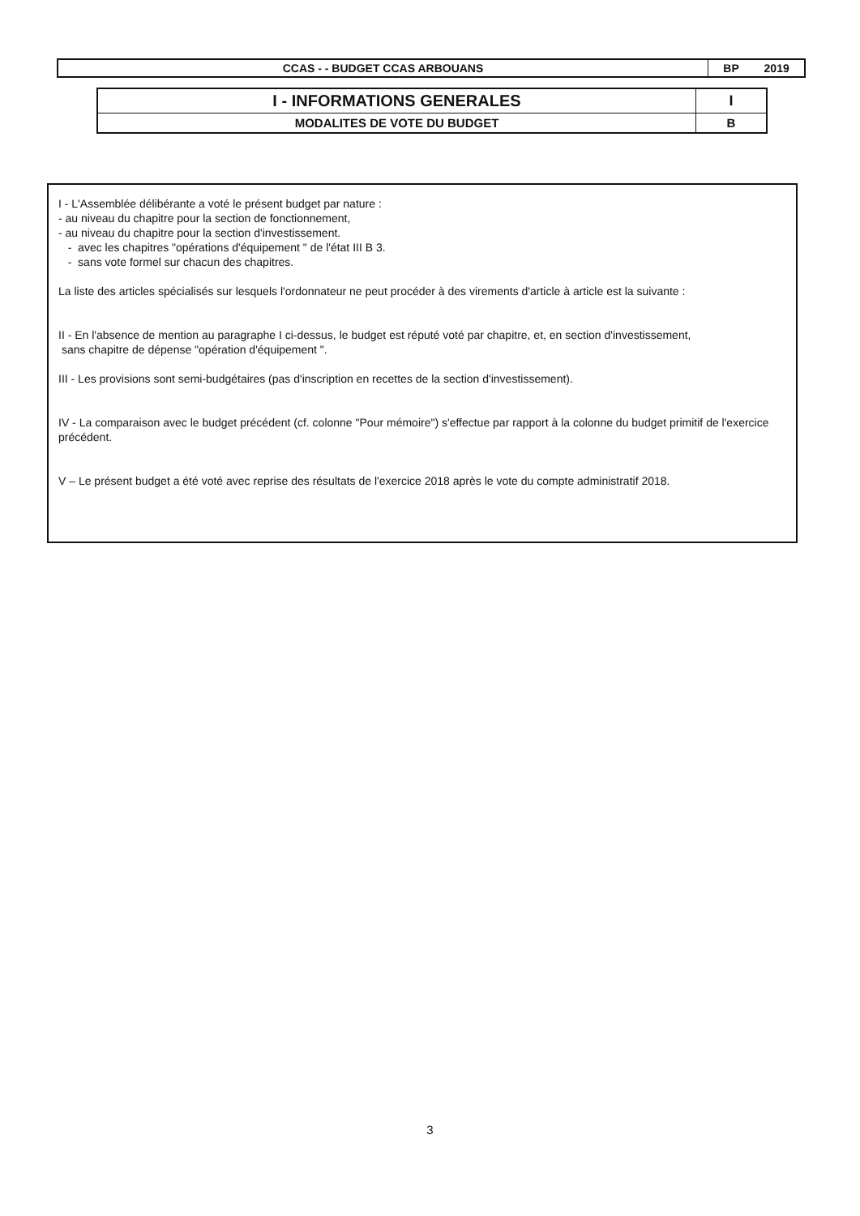| CCAS - - BUDGET CCAS ARBOUANS | BP 2019 |
| I - INFORMATIONS GENERALES | I |
| MODALITES DE VOTE DU BUDGET | B |
I - L'Assemblée délibérante a voté le présent budget par nature :
- au niveau du chapitre pour la section de fonctionnement,
- au niveau du chapitre pour la section d'investissement.
- avec les chapitres "opérations d'équipement " de l'état III B 3.
- sans vote formel sur chacun des chapitres.
La liste des articles spécialisés sur lesquels l'ordonnateur ne peut procéder à des virements d'article à article est la suivante :
II - En l'absence de mention au paragraphe I ci-dessus, le budget est réputé voté par chapitre, et, en section d'investissement,
sans chapitre de dépense "opération d'équipement ".
III - Les provisions sont semi-budgétaires (pas d'inscription en recettes de la section d'investissement).
IV - La comparaison avec le budget précédent (cf. colonne "Pour mémoire") s'effectue par rapport à la colonne du budget primitif de l'exercice précédent.
V – Le présent budget a été voté avec reprise des résultats de l'exercice 2018 après le vote du compte administratif 2018.
3